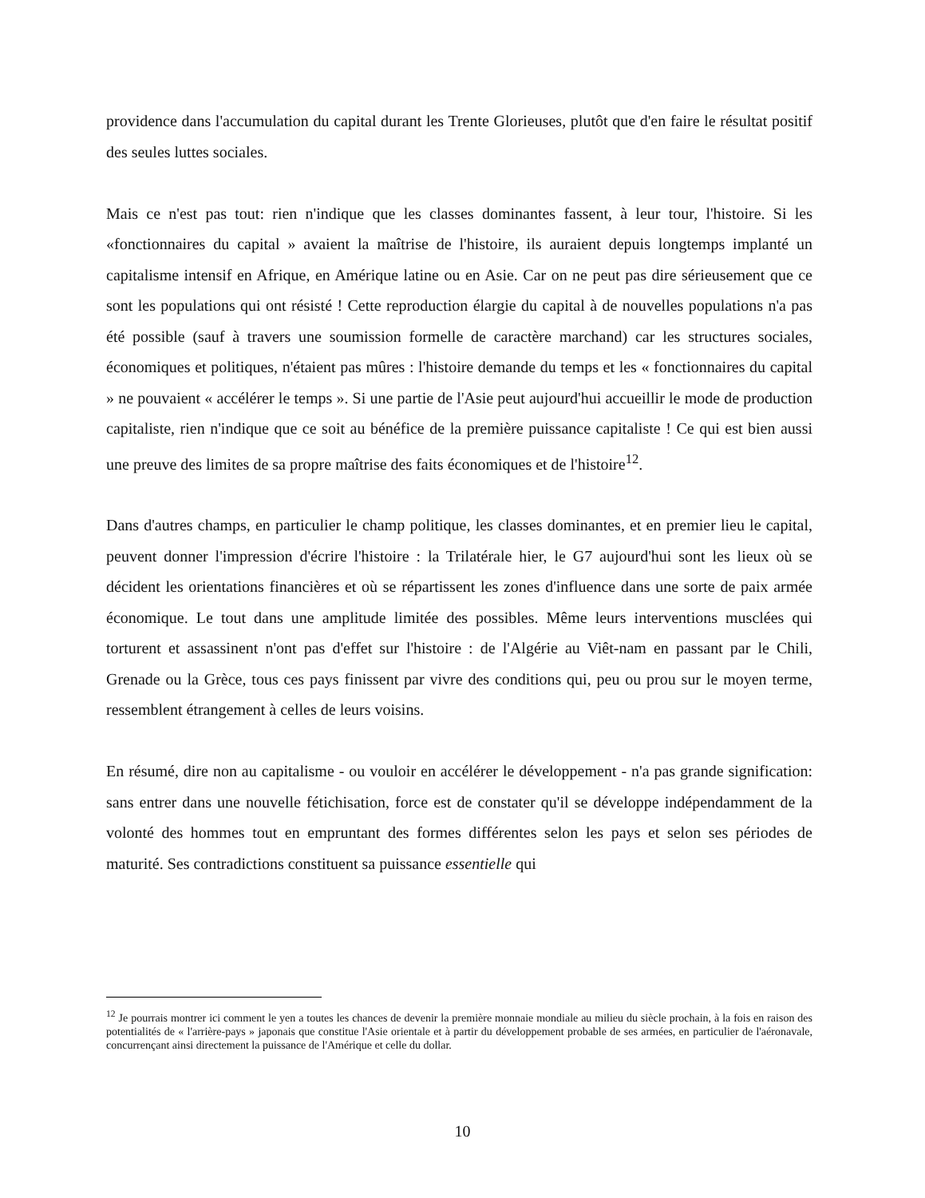providence dans l'accumulation du capital durant les Trente Glorieuses, plutôt que d'en faire le résultat positif des seules luttes sociales.
Mais ce n'est pas tout: rien n'indique que les classes dominantes fassent, à leur tour, l'histoire. Si les «fonctionnaires du capital » avaient la maîtrise de l'histoire, ils auraient depuis longtemps implanté un capitalisme intensif en Afrique, en Amérique latine ou en Asie. Car on ne peut pas dire sérieusement que ce sont les populations qui ont résisté ! Cette reproduction élargie du capital à de nouvelles populations n'a pas été possible (sauf à travers une soumission formelle de caractère marchand) car les structures sociales, économiques et politiques, n'étaient pas mûres : l'histoire demande du temps et les « fonctionnaires du capital » ne pouvaient « accélérer le temps ». Si une partie de l'Asie peut aujourd'hui accueillir le mode de production capitaliste, rien n'indique que ce soit au bénéfice de la première puissance capitaliste ! Ce qui est bien aussi une preuve des limites de sa propre maîtrise des faits économiques et de l'histoire<sup>12</sup>.
Dans d'autres champs, en particulier le champ politique, les classes dominantes, et en premier lieu le capital, peuvent donner l'impression d'écrire l'histoire : la Trilatérale hier, le G7 aujourd'hui sont les lieux où se décident les orientations financières et où se répartissent les zones d'influence dans une sorte de paix armée économique. Le tout dans une amplitude limitée des possibles. Même leurs interventions musclées qui torturent et assassinent n'ont pas d'effet sur l'histoire : de l'Algérie au Viêt-nam en passant par le Chili, Grenade ou la Grèce, tous ces pays finissent par vivre des conditions qui, peu ou prou sur le moyen terme, ressemblent étrangement à celles de leurs voisins.
En résumé, dire non au capitalisme - ou vouloir en accélérer le développement - n'a pas grande signification: sans entrer dans une nouvelle fétichisation, force est de constater qu'il se développe indépendamment de la volonté des hommes tout en empruntant des formes différentes selon les pays et selon ses périodes de maturité. Ses contradictions constituent sa puissance essentielle qui
<sup>12</sup> Je pourrais montrer ici comment le yen a toutes les chances de devenir la première monnaie mondiale au milieu du siècle prochain, à la fois en raison des potentialités de « l'arrière-pays » japonais que constitue l'Asie orientale et à partir du développement probable de ses armées, en particulier de l'aéronavale, concurrençant ainsi directement la puissance de l'Amérique et celle du dollar.
10